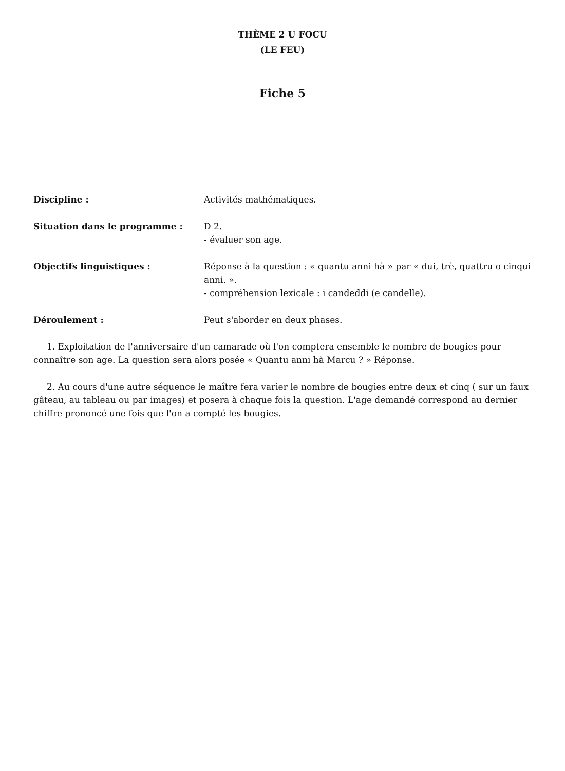THÈME 2 U FOCU
(LE FEU)
Fiche 5
Discipline : Activités mathématiques.
Situation dans le programme : D 2.
- évaluer son age.
Objectifs linguistiques : Réponse à la question : « quantu anni hà » par « dui, trè, quattru o cinqui anni. ».
- compréhension lexicale : i candeddi (e candelle).
Déroulement : Peut s'aborder en deux phases.
1. Exploitation de l'anniversaire d'un camarade où l'on comptera ensemble le nombre de bougies pour connaître son age. La question sera alors posée « Quantu anni hà Marcu ? » Réponse.
2. Au cours d'une autre séquence le maître fera varier le nombre de bougies entre deux et cinq ( sur un faux gâteau, au tableau ou par images) et posera à chaque fois la question. L'age demandé correspond au dernier chiffre prononcé une fois que l'on a compté les bougies.